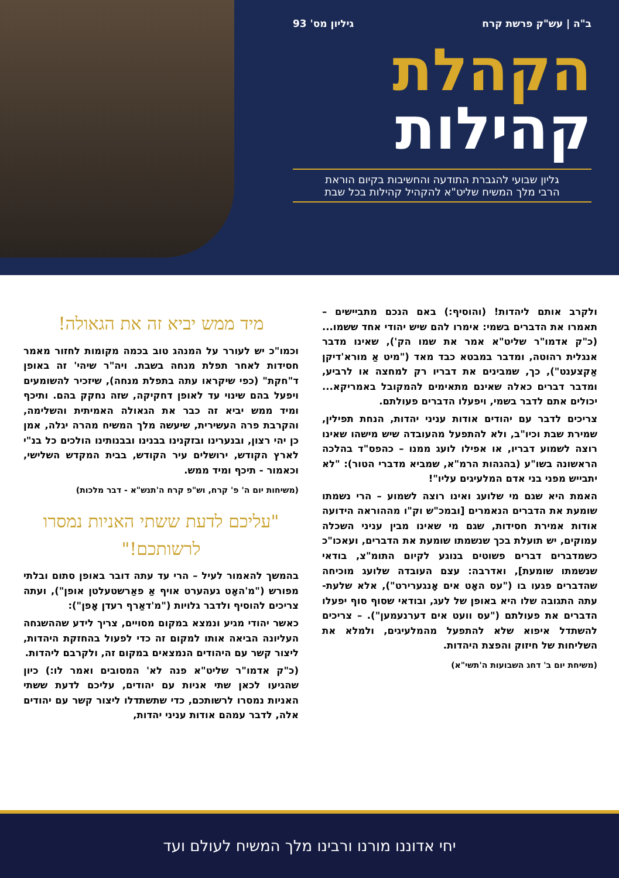ב"ה | עש"ק פרשת קרח גיליון מס' 93
הקהלת
קהילות
גליון שבועי להגברת התודעה והחשיבות בקיום הוראת
הרבי מלך המשיח שליט"א להקהיל קהילות בכל שבת
מיד ממש יביא זה את הגאולה!
וכמו"כ יש לעורר על המנהג טוב בכמה מקומות לחזור מאמר חסידות לאחר תפלת מנחה בשבת. ויה"ר שיהי' זה באופן ד"חקת" (כפי שיקראו עתה בתפלת מנחה), שיזכיר להשומעים ויפעל בהם שינוי עד לאופן דחקיקה, שזה נחקק בהם. ותיכף ומיד ממש יביא זה כבר את הגאולה האמיתית והשלימה, והקרבת פרה העשירית, שיעשה מלך המשיח מהרה יגלה, אמן כן יהי רצון, ובנערינו ובזקנינו בבנינו ובבנותינו הולכים כל בנ"י לארץ הקודש, ירושלים עיר הקודש, בבית המקדש השלישי, וכאמור - תיכף ומיד ממש.
(משיחות יום ה' פ' קרח, וש"פ קרח ה'תנש"א - דבר מלכות)
"עליכם לדעת ששתי האניות נמסרו לרשותכם!"
בהמשך להאמור לעיל – הרי עד עתה דובר באופן סתום ובלתי מפורש ("מ'האָט געהערט אויף אַ פאַרשטעלטן אופן"), ועתה צריכים להוסיף ולדבר גלויות ("מ'דאַרף רעדן אָפן"):
כאשר יהודי מגיע ונמצא במקום מסויים, צריך לידע שההשגחה העליונה הביאה אותו למקום זה כדי לפעול בהחזקת היהדות, ליצור קשר עם היהודים הנמצאים במקום זה, ולקרבם ליהדות.
(כ"ק אדמו"ר שליט"א פנה לא' המסובים ואמר לו:) כיון שהגיעו לכאן שתי אניות עם יהודים, עליכם לדעת ששתי האניות נמסרו לרשותכם, כדי שתשתדלו ליצור קשר עם יהודים אלה, לדבר עמהם אודות עניני יהדות,
ולקרב אותם ליהדות! (והוסיף:) באם הנכם מתביישים – תאמרו את הדברים בשמי: אימרו להם שיש יהודי אחד ששמו... (כ"ק אדמו"ר שליט"א אמר את שמו הק'), שאינו מדבר אנגלית רהוטה, ומדבר במבטא כבד מאד ("מיט אַ מורא'דיקן אַקצענט"), כך, שמבינים את דבריו רק למחצה או לרביע, ומדבר דברים כאלה שאינם מתאימים להמקובל באמריקא... יכולים אתם לדבר בשמי, ויפעלו הדברים פעולתם.
צריכים לדבר עם יהודים אודות עניני יהדות, הנחת תפילין, שמירת שבת וכיו"ב, ולא להתפעל מהעובדה שיש מישהו שאינו רוצה לשמוע דבריו, או אפילו לועג ממנו – כהפס"ד בהלכה הראשונה בשו"ע (בהגהות הרמ"א, שמביא מדברי הטור): "לא יתבייש מפני בני אדם המלעיגים עליו"!
האמת היא שגם מי שלועג ואינו רוצה לשמוע – הרי נשמתו שומעת את הדברים הנאמרים [ובמכ"ש וק"ו מההוראה הידועה אודות אמירת חסידות, שגם מי שאינו מבין עניני השכלה עמוקים, יש תועלת בכך שנשמתו שומעת את הדברים, ועאכו"כ כשמדברים דברים פשוטים בנוגע לקיום התומ"צ, בודאי שנשמתו שומעת], ואדרבה: עצם העובדה שלועג מוכיחה שהדברים פגעו בו ("עס האָט אים אָנגערירט"), אלא שלעת-עתה התגובה שלו היא באופן של לעג, ובודאי שסוף סוף יפעלו הדברים את פעולתם ("עס וועט אים דערנעמען"). – צריכים להשתדל איפוא שלא להתפעל מהמלעיגים, ולמלא את השליחות של חיזוק והפצת היהדות.
(משיחת יום ב' דחג השבועות ה'תשי"א)
יחי אדוננו מורנו ורבינו מלך המשיח לעולם ועד